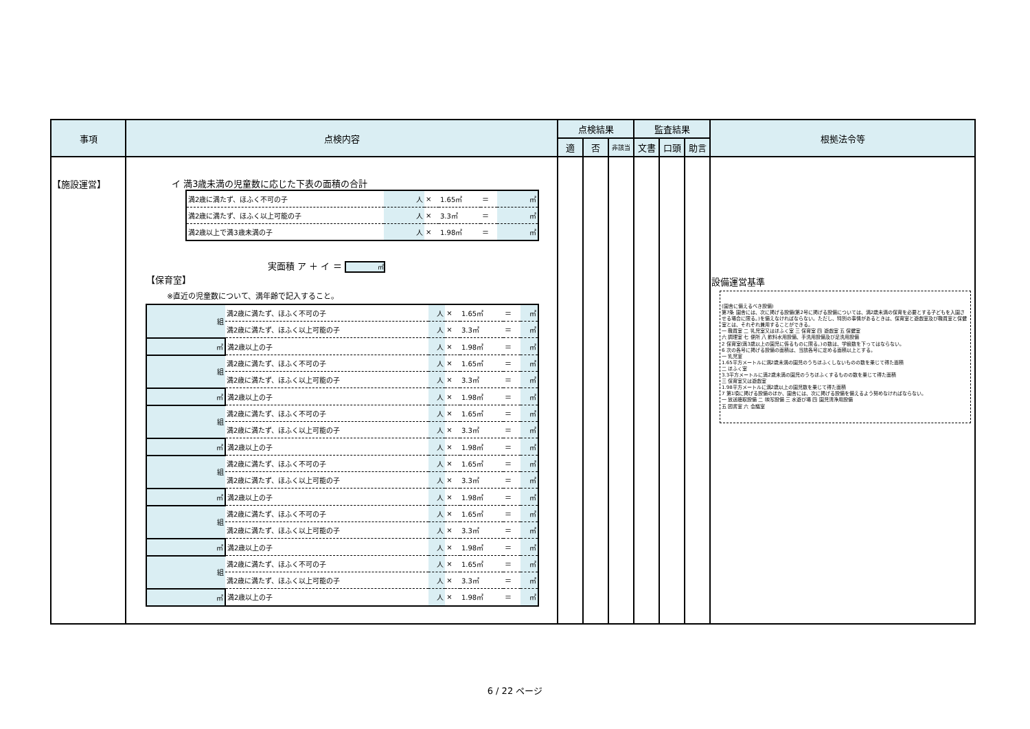| 事項 | 点検内容 | 点検結果 | | | 監査結果 | | | 根拠法令等 |
| --- | --- | --- | --- | --- | --- | --- | --- | --- |
| | | 適 | 否 | 非該当 | 文書 | 口頭 | 助言 | |
| 【施設運営】 | イ 満3歳未満の児童数に応じた下表の面積の合計 / 満2歳に満たず、ほふく不可の子 / 人 / × / 1.65㎡ / ＝ / ㎡ / / 満2歳に満たず、ほふく以上可能の子 / 人 / × / 3.3㎡ / ＝ / ㎡ / / 満2歳以上で満3歳未満の子 / 人 / × / 1.98㎡ / ＝ / ㎡ / 実面積 ア ＋ イ ＝ ㎡ 【保育室】 ※直近の児童数について、満年齢で記入すること。 / 組 / 満2歳に満たず、ほふく不可の子 / 人 / × / 1.65㎡ / ＝ / ㎡ / / / 満2歳に満たず、ほふく以上可能の子 / 人 / × / 3.3㎡ / ＝ / ㎡ / / ㎡ / 満2歳以上の子 / 人 / × / 1.98㎡ / ＝ / ㎡ / / 組 / 満2歳に満たず、ほふく不可の子 / 人 / × / 1.65㎡ / ＝ / ㎡ / / / 満2歳に満たず、ほふく以上可能の子 / 人 / × / 3.3㎡ / ＝ / ㎡ / / ㎡ / 満2歳以上の子 / 人 / × / 1.98㎡ / ＝ / ㎡ / / 組 / 満2歳に満たず、ほふく不可の子 / 人 / × / 1.65㎡ / ＝ / ㎡ / / / 満2歳に満たず、ほふく以上可能の子 / 人 / × / 3.3㎡ / ＝ / ㎡ / / ㎡ / 満2歳以上の子 / 人 / × / 1.98㎡ / ＝ / ㎡ / / 組 / 満2歳に満たず、ほふく不可の子 / 人 / × / 1.65㎡ / ＝ / ㎡ / / / 満2歳に満たず、ほふく以上可能の子 / 人 / × / 3.3㎡ / ＝ / ㎡ / / ㎡ / 満2歳以上の子 / 人 / × / 1.98㎡ / ＝ / ㎡ / / 組 / 満2歳に満たず、ほふく不可の子 / 人 / × / 1.65㎡ / ＝ / ㎡ / / / 満2歳に満たず、ほふく以上可能の子 / 人 / × / 3.3㎡ / ＝ / ㎡ / / ㎡ / 満2歳以上の子 / 人 / × / 1.98㎡ / ＝ / ㎡ / / 組 / 満2歳に満たず、ほふく不可の子 / 人 / × / 1.65㎡ / ＝ / ㎡ / / / 満2歳に満たず、ほふく以上可能の子 / 人 / × / 3.3㎡ / ＝ / ㎡ / / ㎡ / 満2歳以上の子 / 人 / × / 1.98㎡ / ＝ / ㎡ / | | | | | | | 設備運営基準 (園舎に備えるべき設備) 第7条 園舎には、次に掲げる設備(第2号に掲げる設備については、満2歳未満の保育を必要とする子どもを入園させる場合に限る。)を備えなければならない。ただし、特別の事情があるときは、保育室と遊戯室及び職員室と保健室とは、それぞれ兼用することができる。 一 職員室 二 乳児室又はほふく室 三 保育室 四 遊戯室 五 保健室 六 調理室 七 便所 八 飲料水用設備、手洗用設備及び足洗用設備 2 保育室(満3歳以上の園児に係るものに限る。)の数は、学級数を下ってはならない。 6 次の各号に掲げる設備の面積は、当該各号に定める面積以上とする。 一 乳児室 1.65平方メートルに満2歳未満の園児のうちほふくしないものの数を乗じて得た面積 二 ほふく室 3.3平方メートルに満2歳未満の園児のうちほふくするものの数を乗じて得た面積 三 保育室又は遊戯室 1.98平方メートルに満2歳以上の園児数を乗じて得た面積 7 第1項に掲げる設備のほか、園舎には、次に掲げる設備を備えるよう努めなければならない。 一 放送聴取設備 二 映写設備 三 水遊び場 四 園児清浄用設備 五 図書室 六 会議室 |
6 / 22 ページ